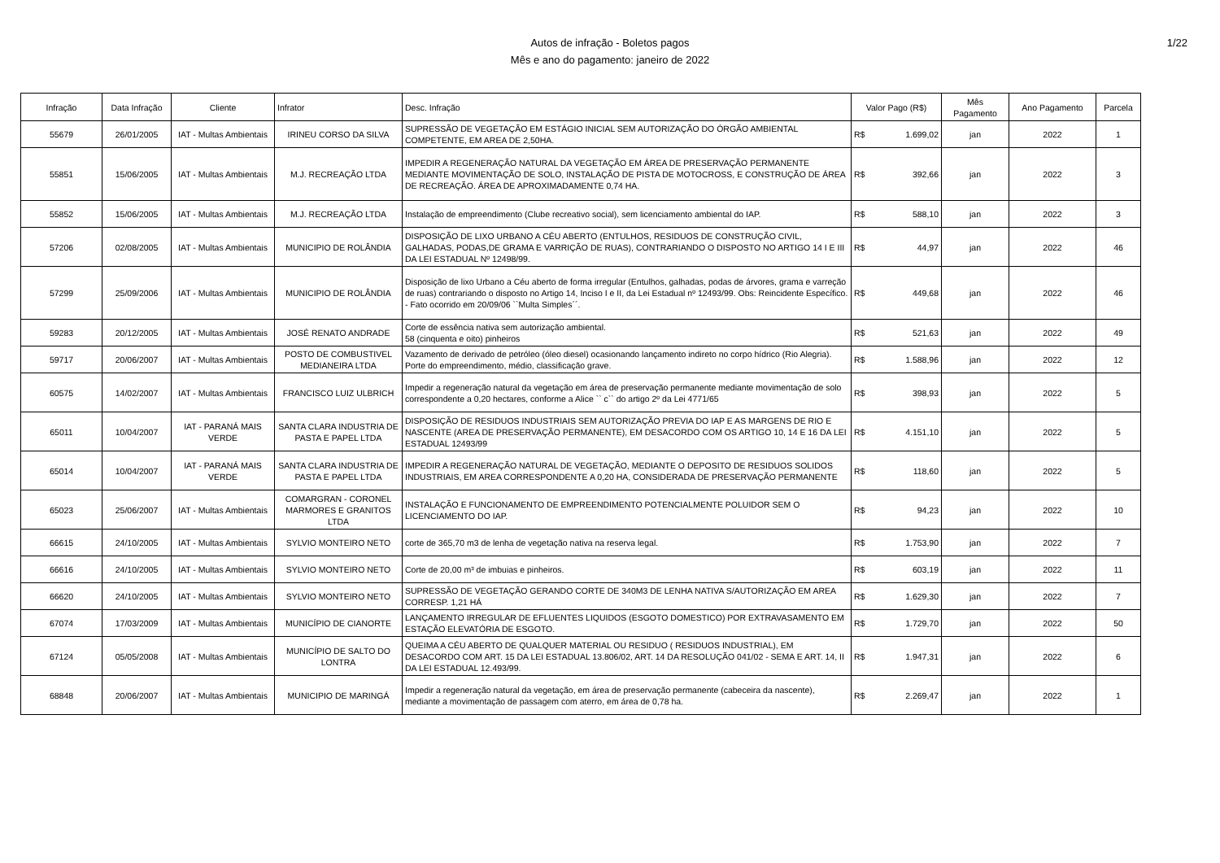Autos de infração - Boletos pagos
Mês e ano do pagamento: janeiro de 2022
1/22
| Infração | Data Infração | Cliente | Infrator | Desc. Infração | Valor Pago (R$) | Mês Pagamento | Ano Pagamento | Parcela |
| --- | --- | --- | --- | --- | --- | --- | --- | --- |
| 55679 | 26/01/2005 | IAT - Multas Ambientais | IRINEU CORSO DA SILVA | SUPRESSÃO DE VEGETAÇÃO EM ESTÁGIO INICIAL SEM AUTORIZAÇÃO DO ÓRGÃO AMBIENTAL COMPETENTE, EM AREA DE 2,50HA. | R$ 1.699,02 | jan | 2022 | 1 |
| 55851 | 15/06/2005 | IAT - Multas Ambientais | M.J. RECREAÇÃO LTDA | IMPEDIR A REGENERAÇÃO NATURAL DA VEGETAÇÃO EM ÁREA DE PRESERVAÇÃO PERMANENTE MEDIANTE MOVIMENTAÇÃO DE SOLO, INSTALAÇÃO DE PISTA DE MOTOCROSS, E CONSTRUÇÃO DE ÁREA DE RECREAÇÃO. ÁREA DE APROXIMADAMENTE 0,74 HA. | R$ 392,66 | jan | 2022 | 3 |
| 55852 | 15/06/2005 | IAT - Multas Ambientais | M.J. RECREAÇÃO LTDA | Instalação de empreendimento (Clube recreativo social), sem licenciamento ambiental do IAP. | R$ 588,10 | jan | 2022 | 3 |
| 57206 | 02/08/2005 | IAT - Multas Ambientais | MUNICIPIO DE ROLÂNDIA | DISPOSIÇÃO DE LIXO URBANO A CÉU ABERTO (ENTULHOS, RESIDUOS DE CONSTRUÇÃO CIVIL, GALHADAS, PODAS,DE GRAMA E VARRIÇÃO DE RUAS), CONTRARIANDO O DISPOSTO NO ARTIGO 14 I E III DA LEI ESTADUAL Nº 12498/99. | R$ 44,97 | jan | 2022 | 46 |
| 57299 | 25/09/2006 | IAT - Multas Ambientais | MUNICIPIO DE ROLÂNDIA | Disposição de lixo Urbano a Céu aberto de forma irregular (Entulhos, galhadas, podas de árvores, grama e varreção de ruas) contrariando o disposto no Artigo 14, Inciso I e II, da Lei Estadual nº 12493/99. Obs: Reincidente Específico. - Fato ocorrido em 20/09/06 ``Multa Simples´´. | R$ 449,68 | jan | 2022 | 46 |
| 59283 | 20/12/2005 | IAT - Multas Ambientais | JOSÉ RENATO ANDRADE | Corte de essência nativa sem autorização ambiental. 58 (cinquenta e oito) pinheiros | R$ 521,63 | jan | 2022 | 49 |
| 59717 | 20/06/2007 | IAT - Multas Ambientais | POSTO DE COMBUSTIVEL MEDIANEIRA LTDA | Vazamento de derivado de petróleo (óleo diesel) ocasionando lançamento indireto no corpo hídrico (Rio Alegria). Porte do empreendimento, médio, classificação grave. | R$ 1.588,96 | jan | 2022 | 12 |
| 60575 | 14/02/2007 | IAT - Multas Ambientais | FRANCISCO LUIZ ULBRICH | Impedir a regeneração natural da vegetação em área de preservação permanente mediante movimentação de solo correspondente a 0,20 hectares, conforme a Alice `` c`` do artigo 2º da Lei 4771/65 | R$ 398,93 | jan | 2022 | 5 |
| 65011 | 10/04/2007 | IAT - PARANÁ MAIS VERDE | SANTA CLARA INDUSTRIA DE PASTA E PAPEL LTDA | DISPOSIÇÃO DE RESIDUOS INDUSTRIAIS SEM AUTORIZAÇÃO PREVIA DO IAP E AS MARGENS DE RIO E NASCENTE (AREA DE PRESERVAÇÃO PERMANENTE), EM DESACORDO COM OS ARTIGO 10, 14 E 16 DA LEI ESTADUAL 12493/99 | R$ 4.151,10 | jan | 2022 | 5 |
| 65014 | 10/04/2007 | IAT - PARANÁ MAIS VERDE | SANTA CLARA INDUSTRIA DE PASTA E PAPEL LTDA | IMPEDIR A REGENERAÇÃO NATURAL DE VEGETAÇÃO, MEDIANTE O DEPOSITO DE RESIDUOS SOLIDOS INDUSTRIAIS, EM AREA CORRESPONDENTE A 0,20 HA, CONSIDERADA DE PRESERVAÇÃO PERMANENTE | R$ 118,60 | jan | 2022 | 5 |
| 65023 | 25/06/2007 | IAT - Multas Ambientais | COMARGRAN - CORONEL MARMORES E GRANITOS LTDA | INSTALAÇÃO E FUNCIONAMENTO DE EMPREENDIMENTO POTENCIALMENTE POLUIDOR SEM O LICENCIAMENTO DO IAP. | R$ 94,23 | jan | 2022 | 10 |
| 66615 | 24/10/2005 | IAT - Multas Ambientais | SYLVIO MONTEIRO NETO | corte de 365,70 m3 de lenha de vegetação nativa na reserva legal. | R$ 1.753,90 | jan | 2022 | 7 |
| 66616 | 24/10/2005 | IAT - Multas Ambientais | SYLVIO MONTEIRO NETO | Corte de 20,00 m³ de imbuias e pinheiros. | R$ 603,19 | jan | 2022 | 11 |
| 66620 | 24/10/2005 | IAT - Multas Ambientais | SYLVIO MONTEIRO NETO | SUPRESSÃO DE VEGETAÇÃO GERANDO CORTE DE 340M3 DE LENHA NATIVA S/AUTORIZAÇÃO EM AREA CORRESP. 1,21 HÁ | R$ 1.629,30 | jan | 2022 | 7 |
| 67074 | 17/03/2009 | IAT - Multas Ambientais | MUNICÍPIO DE CIANORTE | LANÇAMENTO IRREGULAR DE EFLUENTES LIQUIDOS (ESGOTO DOMESTICO) POR EXTRAVASAMENTO EM ESTAÇÃO ELEVATÓRIA DE ESGOTO. | R$ 1.729,70 | jan | 2022 | 50 |
| 67124 | 05/05/2008 | IAT - Multas Ambientais | MUNICÍPIO DE SALTO DO LONTRA | QUEIMA A CÉU ABERTO DE QUALQUER MATERIAL OU RESIDUO ( RESIDUOS INDUSTRIAL), EM DESACORDO COM ART. 15 DA LEI ESTADUAL 13.806/02, ART. 14 DA RESOLUÇÃO 041/02 - SEMA E ART. 14, II DA LEI ESTADUAL 12.493/99. | R$ 1.947,31 | jan | 2022 | 6 |
| 68848 | 20/06/2007 | IAT - Multas Ambientais | MUNICIPIO DE MARINGÁ | Impedir a regeneração natural da vegetação, em área de preservação permanente (cabeceira da nascente), mediante a movimentação de passagem com aterro, em área de 0,78 ha. | R$ 2.269,47 | jan | 2022 | 1 |